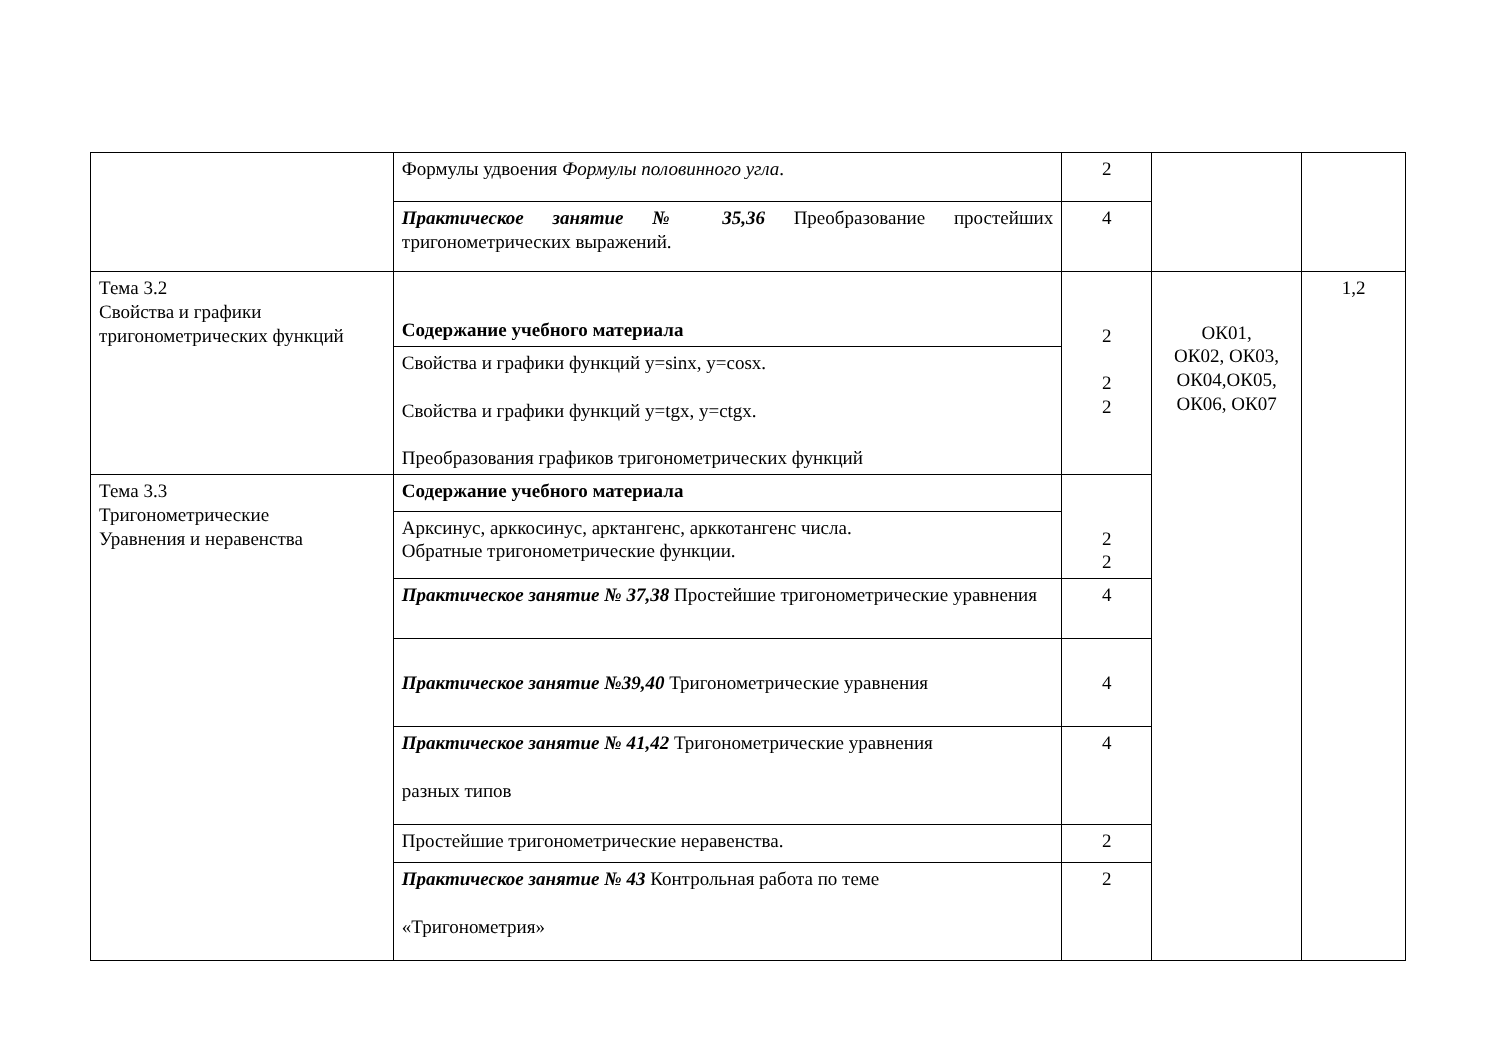| | Формулы удвоения Формулы половинного угла . | 2 | | |
| | Практическое занятие № 35,36 Преобразование простейших тригонометрических выражений. | 4 | | |
| Тема 3.2 Свойства и графики тригонометрических функций | Содержание учебного материала | 2 2 2 | ОК01, ОК02, ОК03, ОК04,ОК05, ОК06, ОК07 | 1,2 |
| | Свойства и графики функций y=sinx, y=cosx. Свойства и графики функций y=tgx, y=ctgx. Преобразования графиков тригонометрических функций | | | |
| Тема 3.3 Тригонометрические Уравнения и неравенства | Содержание учебного материала | 2 2 | | |
| | Арксинус, арккосинус, арктангенс, арккотангенс числа. Обратные тригонометрические функции. | | | |
| | Практическое занятие № 37,38 Простейшие тригонометрические уравнения | 4 | | |
| | Практическое занятие №39,40 Тригонометрические уравнения | 4 | | |
| | Практическое занятие № 41,42 Тригонометрические уравнения разных типов | 4 | | |
| | Простейшие тригонометрические неравенства. | 2 | | |
| | Практическое занятие № 43 Контрольная работа по теме «Тригонометрия» | 2 | | |